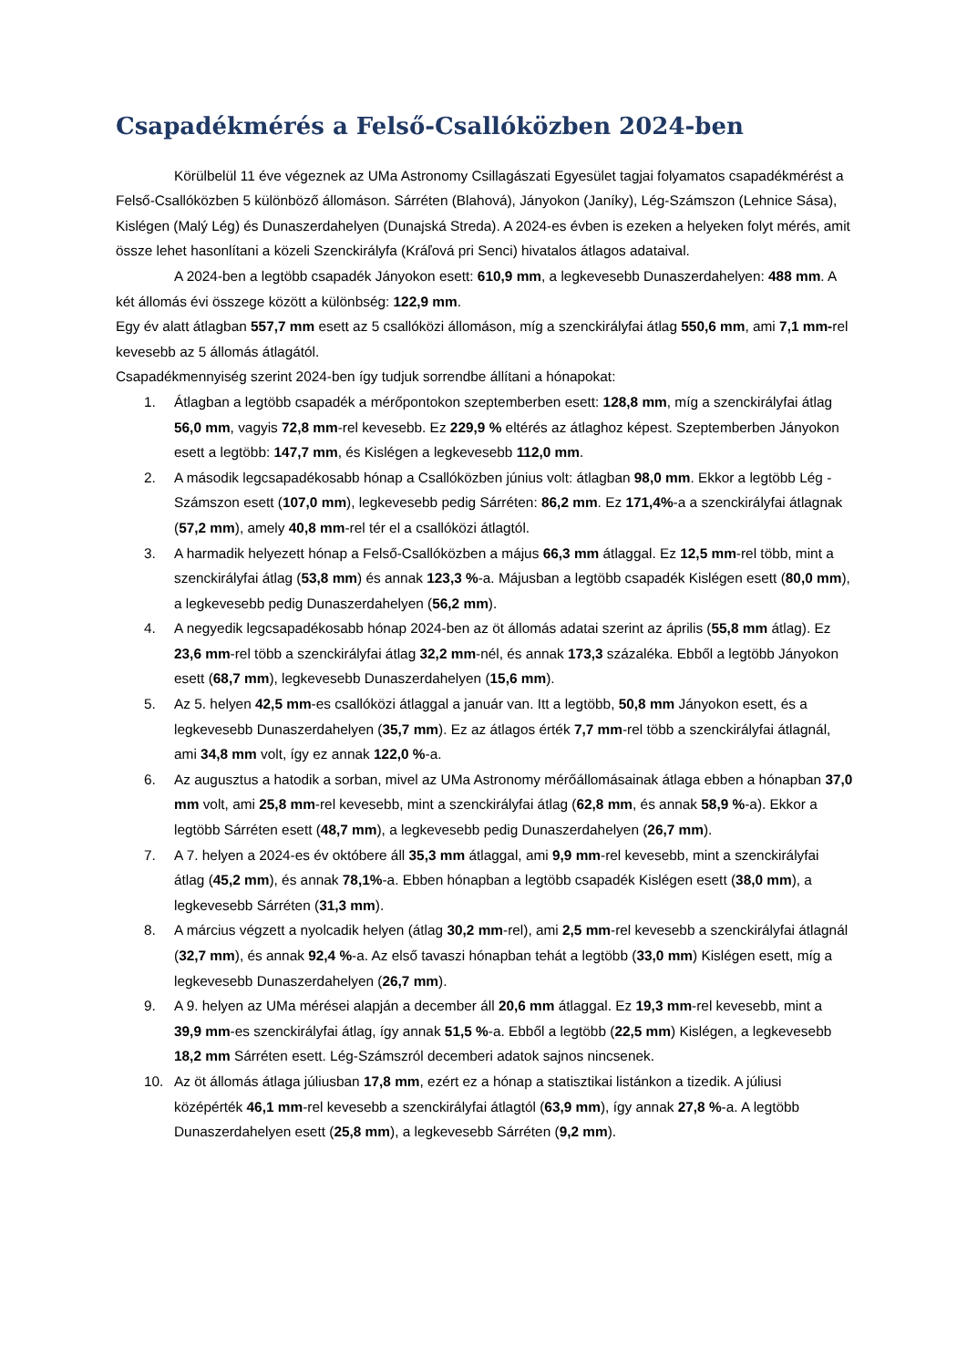Csapadékmérés a Felső-Csallóközben 2024-ben
Körülbelül 11 éve végeznek az UMa Astronomy Csillagászati Egyesület tagjai folyamatos csapadékmérést a Felső-Csallóközben 5 különböző állomáson. Sárréten (Blahová), Jányokon (Janíky), Lég-Számszon (Lehnice Sása), Kislégen (Malý Lég) és Dunaszerdahelyen (Dunajská Streda). A 2024-es évben is ezeken a helyeken folyt mérés, amit össze lehet hasonlítani a közeli Szenckirályfa (Kráľová pri Senci) hivatalos átlagos adataival.
A 2024-ben a legtöbb csapadék Jányokon esett: 610,9 mm, a legkevesebb Dunaszerdahelyen: 488 mm. A két állomás évi összege között a különbség: 122,9 mm.
Egy év alatt átlagban 557,7 mm esett az 5 csallóközi állomáson, míg a szenckirályfai átlag 550,6 mm, ami 7,1 mm-rel kevesebb az 5 állomás átlagától.
Csapadékmennyiség szerint 2024-ben így tudjuk sorrendbe állítani a hónapokat:
1. Átlagban a legtöbb csapadék a mérőpontokon szeptemberben esett: 128,8 mm, míg a szenckirályfai átlag 56,0 mm, vagyis 72,8 mm-rel kevesebb. Ez 229,9 % eltérés az átlaghoz képest. Szeptemberben Jányokon esett a legtöbb: 147,7 mm, és Kislégen a legkevesebb 112,0 mm.
2. A második legcsapadékosabb hónap a Csallóközben június volt: átlagban 98,0 mm. Ekkor a legtöbb Lég - Számszon esett (107,0 mm), legkevesebb pedig Sárréten: 86,2 mm. Ez 171,4%-a a szenckirályfai átlagnak (57,2 mm), amely 40,8 mm-rel tér el a csallóközi átlagtól.
3. A harmadik helyezett hónap a Felső-Csallóközben a május 66,3 mm átlaggal. Ez 12,5 mm-rel több, mint a szenckirályfai átlag (53,8 mm) és annak 123,3 %-a. Májusban a legtöbb csapadék Kislégen esett (80,0 mm), a legkevesebb pedig Dunaszerdahelyen (56,2 mm).
4. A negyedik legcsapadékosabb hónap 2024-ben az öt állomás adatai szerint az április (55,8 mm átlag). Ez 23,6 mm-rel több a szenckirályfai átlag 32,2 mm-nél, és annak 173,3 százaléka. Ebből a legtöbb Jányokon esett (68,7 mm), legkevesebb Dunaszerdahelyen (15,6 mm).
5. Az 5. helyen 42,5 mm-es csallóközi átlaggal a január van. Itt a legtöbb, 50,8 mm Jányokon esett, és a legkevesebb Dunaszerdahelyen (35,7 mm). Ez az átlagos érték 7,7 mm-rel több a szenckirályfai átlagnál, ami 34,8 mm volt, így ez annak 122,0 %-a.
6. Az augusztus a hatodik a sorban, mivel az UMa Astronomy mérőállomásainak átlaga ebben a hónapban 37,0 mm volt, ami 25,8 mm-rel kevesebb, mint a szenckirályfai átlag (62,8 mm, és annak 58,9 %-a). Ekkor a legtöbb Sárréten esett (48,7 mm), a legkevesebb pedig Dunaszerdahelyen (26,7 mm).
7. A 7. helyen a 2024-es év októbere áll 35,3 mm átlaggal, ami 9,9 mm-rel kevesebb, mint a szenckirályfai átlag (45,2 mm), és annak 78,1%-a. Ebben hónapban a legtöbb csapadék Kislégen esett (38,0 mm), a legkevesebb Sárréten (31,3 mm).
8. A március végzett a nyolcadik helyen (átlag 30,2 mm-rel), ami 2,5 mm-rel kevesebb a szenckirályfai átlagnál (32,7 mm), és annak 92,4 %-a. Az első tavaszi hónapban tehát a legtöbb (33,0 mm) Kislégen esett, míg a legkevesebb Dunaszerdahelyen (26,7 mm).
9. A 9. helyen az UMa mérései alapján a december áll 20,6 mm átlaggal. Ez 19,3 mm-rel kevesebb, mint a 39,9 mm-es szenckirályfai átlag, így annak 51,5 %-a. Ebből a legtöbb (22,5 mm) Kislégen, a legkevesebb 18,2 mm Sárréten esett. Lég-Számszról decemberi adatok sajnos nincsenek.
10. Az öt állomás átlaga júliusban 17,8 mm, ezért ez a hónap a statisztikai listánkon a tizedik. A júliusi középérték 46,1 mm-rel kevesebb a szenckirályfai átlagtól (63,9 mm), így annak 27,8 %-a. A legtöbb Dunaszerdahelyen esett (25,8 mm), a legkevesebb Sárréten (9,2 mm).